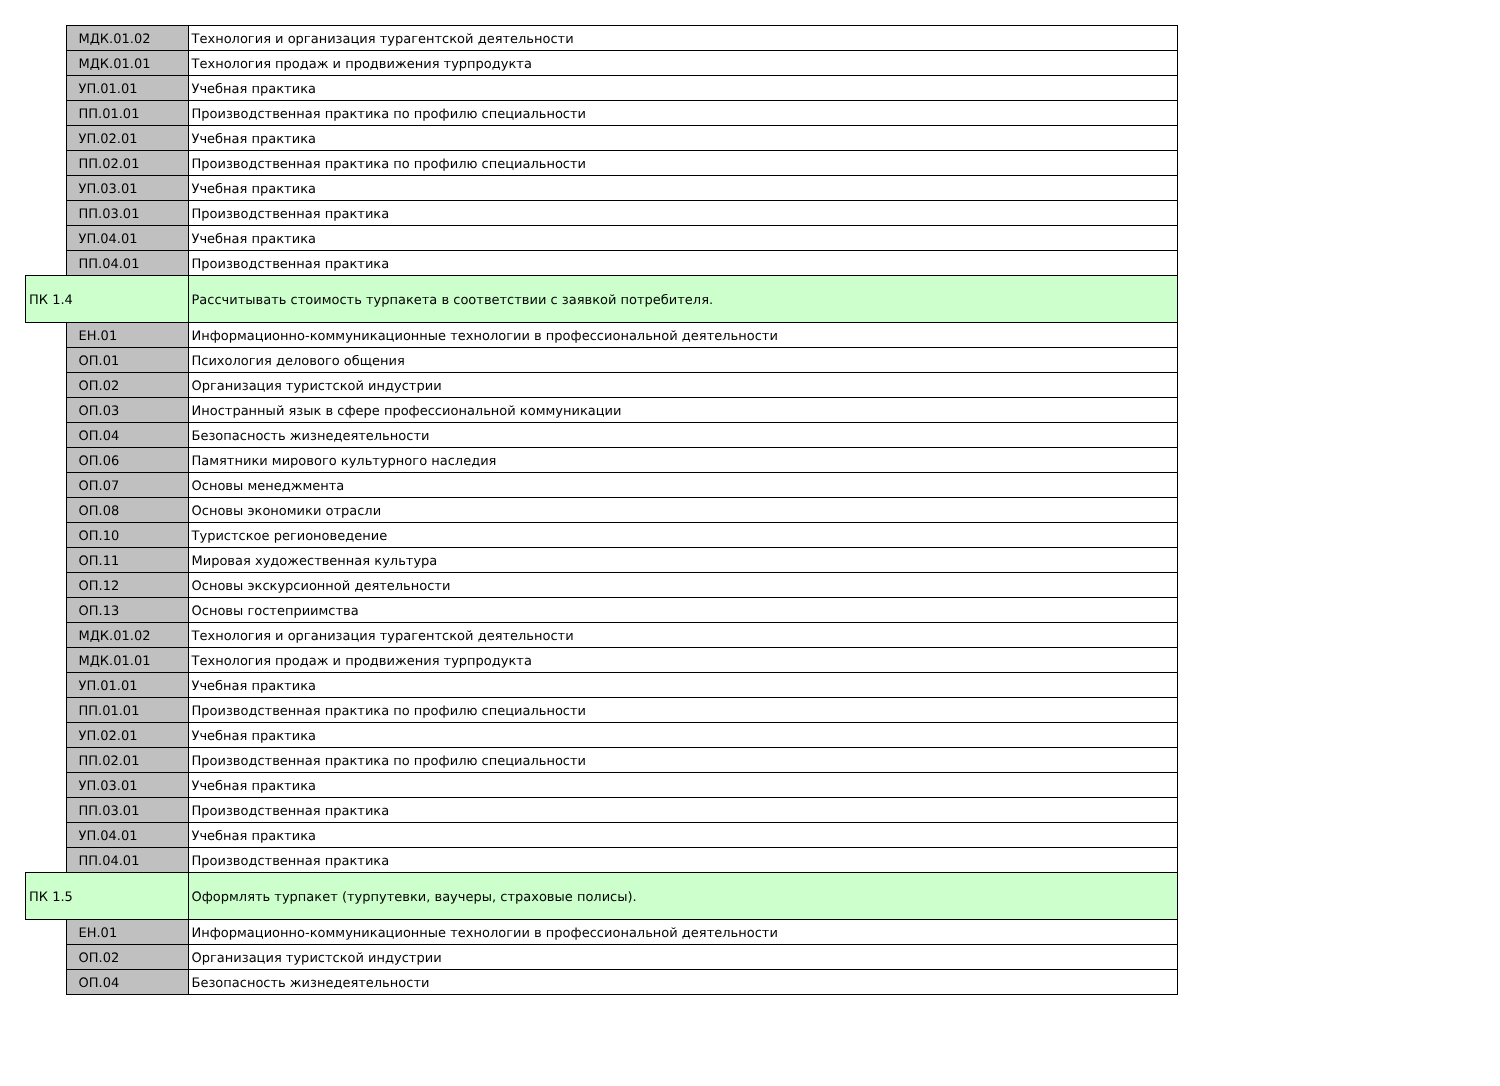| | МДК.01.02 | Технология и организация турагентской деятельности |
| | МДК.01.01 | Технология продаж и продвижения турпродукта |
| | УП.01.01 | Учебная практика |
| | ПП.01.01 | Производственная практика по профилю специальности |
| | УП.02.01 | Учебная практика |
| | ПП.02.01 | Производственная практика по профилю специальности |
| | УП.03.01 | Учебная практика |
| | ПП.03.01 | Производственная практика |
| | УП.04.01 | Учебная практика |
| | ПП.04.01 | Производственная практика |
| ПК 1.4 | | Рассчитывать стоимость турпакета в соответствии с заявкой потребителя. |
| | ЕН.01 | Информационно-коммуникационные технологии в профессиональной деятельности |
| | ОП.01 | Психология делового общения |
| | ОП.02 | Организация туристской индустрии |
| | ОП.03 | Иностранный язык в сфере профессиональной коммуникации |
| | ОП.04 | Безопасность жизнедеятельности |
| | ОП.06 | Памятники мирового культурного наследия |
| | ОП.07 | Основы менеджмента |
| | ОП.08 | Основы экономики отрасли |
| | ОП.10 | Туристское регионоведение |
| | ОП.11 | Мировая художественная культура |
| | ОП.12 | Основы экскурсионной деятельности |
| | ОП.13 | Основы гостеприимства |
| | МДК.01.02 | Технология и организация турагентской деятельности |
| | МДК.01.01 | Технология продаж и продвижения турпродукта |
| | УП.01.01 | Учебная практика |
| | ПП.01.01 | Производственная практика по профилю специальности |
| | УП.02.01 | Учебная практика |
| | ПП.02.01 | Производственная практика по профилю специальности |
| | УП.03.01 | Учебная практика |
| | ПП.03.01 | Производственная практика |
| | УП.04.01 | Учебная практика |
| | ПП.04.01 | Производственная практика |
| ПК 1.5 | | Оформлять турпакет (турпутевки, ваучеры, страховые полисы). |
| | ЕН.01 | Информационно-коммуникационные технологии в профессиональной деятельности |
| | ОП.02 | Организация туристской индустрии |
| | ОП.04 | Безопасность жизнедеятельности |